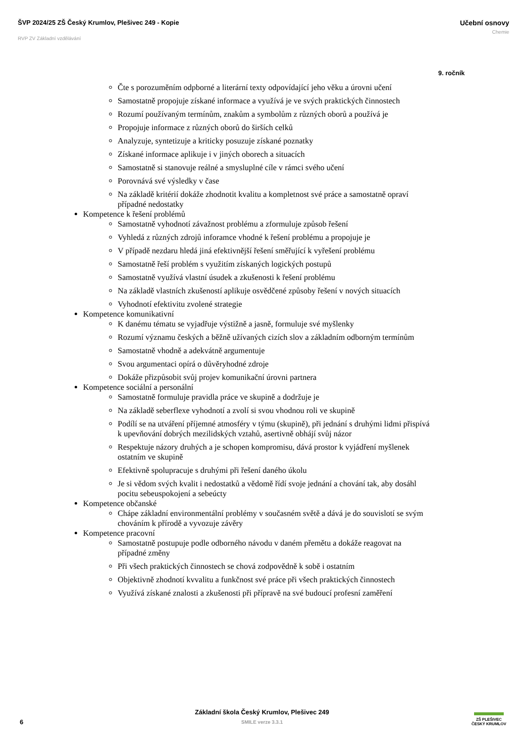ŠVP 2024/25 ZŠ Český Krumlov, Plešivec 249 - Kopie
RVP ZV Základní vzdělávání
Učební osnovy
Chemie
9. ročník
Čte s porozuměním odpborné a literární texty odpovídající jeho věku a úrovni učení
Samostatně propojuje získané informace a využívá je ve svých praktických činnostech
Rozumí používaným termínům, znakům a symbolům z různých oborů a používá je
Propojuje informace z různých oborů do širších celků
Analyzuje, syntetizuje a kriticky posuzuje získané poznatky
Získané informace aplikuje i v jiných oborech a situacích
Samostatně si stanovuje reálné a smysluplné cíle v rámci svého učení
Porovnává své výsledky v čase
Na základě kritérií dokáže zhodnotit kvalitu a kompletnost své práce a samostatně opraví případné nedostatky
Kompetence k řešení problémů
Samostatně vyhodnotí závažnost problému a zformuluje způsob řešení
Vyhledá z různých zdrojů inforamce vhodné k řešení problému a propojuje je
V případě nezdaru hledá jiná efektivnější řešení směřující k vyřešení problému
Samostatně řeší problém s využitím získaných logických postupů
Samostatně využívá vlastní úsudek a zkušenosti k řešení problému
Na základě vlastních zkušeností aplikuje osvědčené způsoby řešení v nových situacích
Vyhodnotí efektivitu zvolené strategie
Kompetence komunikativní
K danému tématu se vyjadřuje výstižně a jasně, formuluje své myšlenky
Rozumí významu českých a běžně užívaných cizích slov a základním odborným termínům
Samostatně vhodně a adekvátně argumentuje
Svou argumentaci opírá o důvěryhodné zdroje
Dokáže přizpůsobit svůj projev komunikační úrovni partnera
Kompetence sociální a personální
Samostatně formuluje pravidla práce ve skupině a dodržuje je
Na základě seberflexe vyhodnotí a zvolí si svou vhodnou roli ve skupině
Podílí se na utváření příjemné atmosféry v týmu (skupině), při jednání s druhými lidmi přispívá k upevňování dobrých mezilidských vztahů, asertivně obhájí svůj názor
Respektuje názory druhých a je schopen kompromisu, dává prostor k vyjádření myšlenek ostatním ve skupině
Efektivně spolupracuje s druhými při řešení daného úkolu
Je si vědom svých kvalit i nedostatků a vědomě řídí svoje jednání a chování tak, aby dosáhl pocitu sebeuspokojení a sebeúcty
Kompetence občanské
Chápe základní environmentální problémy v současném světě a dává je do souvislotí se svým chováním k přírodě a vyvozuje závěry
Kompetence pracovní
Samostatně postupuje podle odborného návodu v daném přemětu a dokáže reagovat na případné změny
Při všech praktických činnostech se chová zodpovědně k sobě i ostatním
Objektivně zhodnotí kvvalitu a funkčnost své práce při všech praktických činnostech
Využívá získané znalosti a zkušenosti při přípravě na své budoucí profesní zaměření
Základní škola Český Krumlov, Plešivec 249
SMILE verze 3.3.1
6
ZŠ PLEŠIVEC
ČESKÝ KRUMLOV